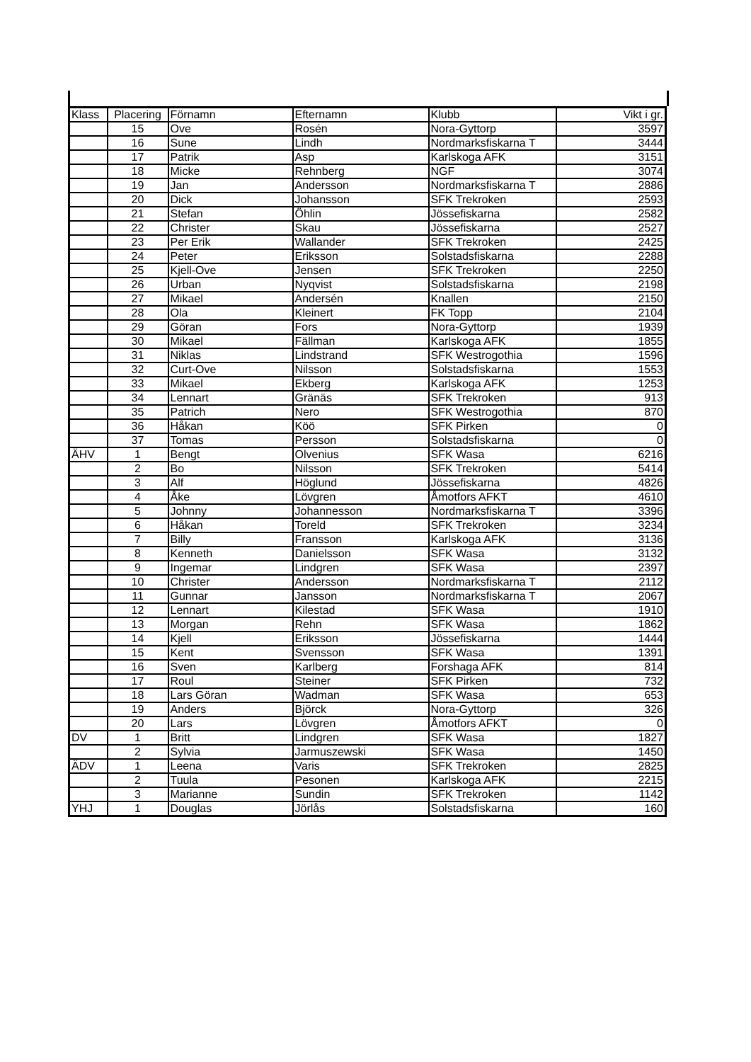| Klass | Placering | Förnamn | Efternamn | Klubb | Vikt i gr. |
| --- | --- | --- | --- | --- | --- |
| | 15 | Ove | Rosén | Nora-Gyttorp | 3597 |
| | 16 | Sune | Lindh | Nordmarksfiskarna T | 3444 |
| | 17 | Patrik | Asp | Karlskoga AFK | 3151 |
| | 18 | Micke | Rehnberg | NGF | 3074 |
| | 19 | Jan | Andersson | Nordmarksfiskarna T | 2886 |
| | 20 | Dick | Johansson | SFK Trekroken | 2593 |
| | 21 | Stefan | Öhlin | Jössefiskarna | 2582 |
| | 22 | Christer | Skau | Jössefiskarna | 2527 |
| | 23 | Per Erik | Wallander | SFK Trekroken | 2425 |
| | 24 | Peter | Eriksson | Solstadsfiskarna | 2288 |
| | 25 | Kjell-Ove | Jensen | SFK Trekroken | 2250 |
| | 26 | Urban | Nyqvist | Solstadsfiskarna | 2198 |
| | 27 | Mikael | Andersén | Knallen | 2150 |
| | 28 | Ola | Kleinert | FK Topp | 2104 |
| | 29 | Göran | Fors | Nora-Gyttorp | 1939 |
| | 30 | Mikael | Fällman | Karlskoga AFK | 1855 |
| | 31 | Niklas | Lindstrand | SFK Westrogothia | 1596 |
| | 32 | Curt-Ove | Nilsson | Solstadsfiskarna | 1553 |
| | 33 | Mikael | Ekberg | Karlskoga AFK | 1253 |
| | 34 | Lennart | Gränäs | SFK Trekroken | 913 |
| | 35 | Patrich | Nero | SFK Westrogothia | 870 |
| | 36 | Håkan | Köö | SFK Pirken | 0 |
| | 37 | Tomas | Persson | Solstadsfiskarna | 0 |
| ÄHV | 1 | Bengt | Olvenius | SFK Wasa | 6216 |
| | 2 | Bo | Nilsson | SFK Trekroken | 5414 |
| | 3 | Alf | Höglund | Jössefiskarna | 4826 |
| | 4 | Åke | Lövgren | Åmotfors AFKT | 4610 |
| | 5 | Johnny | Johannesson | Nordmarksfiskarna T | 3396 |
| | 6 | Håkan | Toreld | SFK Trekroken | 3234 |
| | 7 | Billy | Fransson | Karlskoga AFK | 3136 |
| | 8 | Kenneth | Danielsson | SFK Wasa | 3132 |
| | 9 | Ingemar | Lindgren | SFK Wasa | 2397 |
| | 10 | Christer | Andersson | Nordmarksfiskarna T | 2112 |
| | 11 | Gunnar | Jansson | Nordmarksfiskarna T | 2067 |
| | 12 | Lennart | Kilestad | SFK Wasa | 1910 |
| | 13 | Morgan | Rehn | SFK Wasa | 1862 |
| | 14 | Kjell | Eriksson | Jössefiskarna | 1444 |
| | 15 | Kent | Svensson | SFK Wasa | 1391 |
| | 16 | Sven | Karlberg | Forshaga AFK | 814 |
| | 17 | Roul | Steiner | SFK Pirken | 732 |
| | 18 | Lars Göran | Wadman | SFK Wasa | 653 |
| | 19 | Anders | Björck | Nora-Gyttorp | 326 |
| | 20 | Lars | Lövgren | Åmotfors AFKT | 0 |
| DV | 1 | Britt | Lindgren | SFK Wasa | 1827 |
| | 2 | Sylvia | Jarmuszewski | SFK Wasa | 1450 |
| ÄDV | 1 | Leena | Varis | SFK Trekroken | 2825 |
| | 2 | Tuula | Pesonen | Karlskoga AFK | 2215 |
| | 3 | Marianne | Sundin | SFK Trekroken | 1142 |
| YHJ | 1 | Douglas | Jörlås | Solstadsfiskarna | 160 |